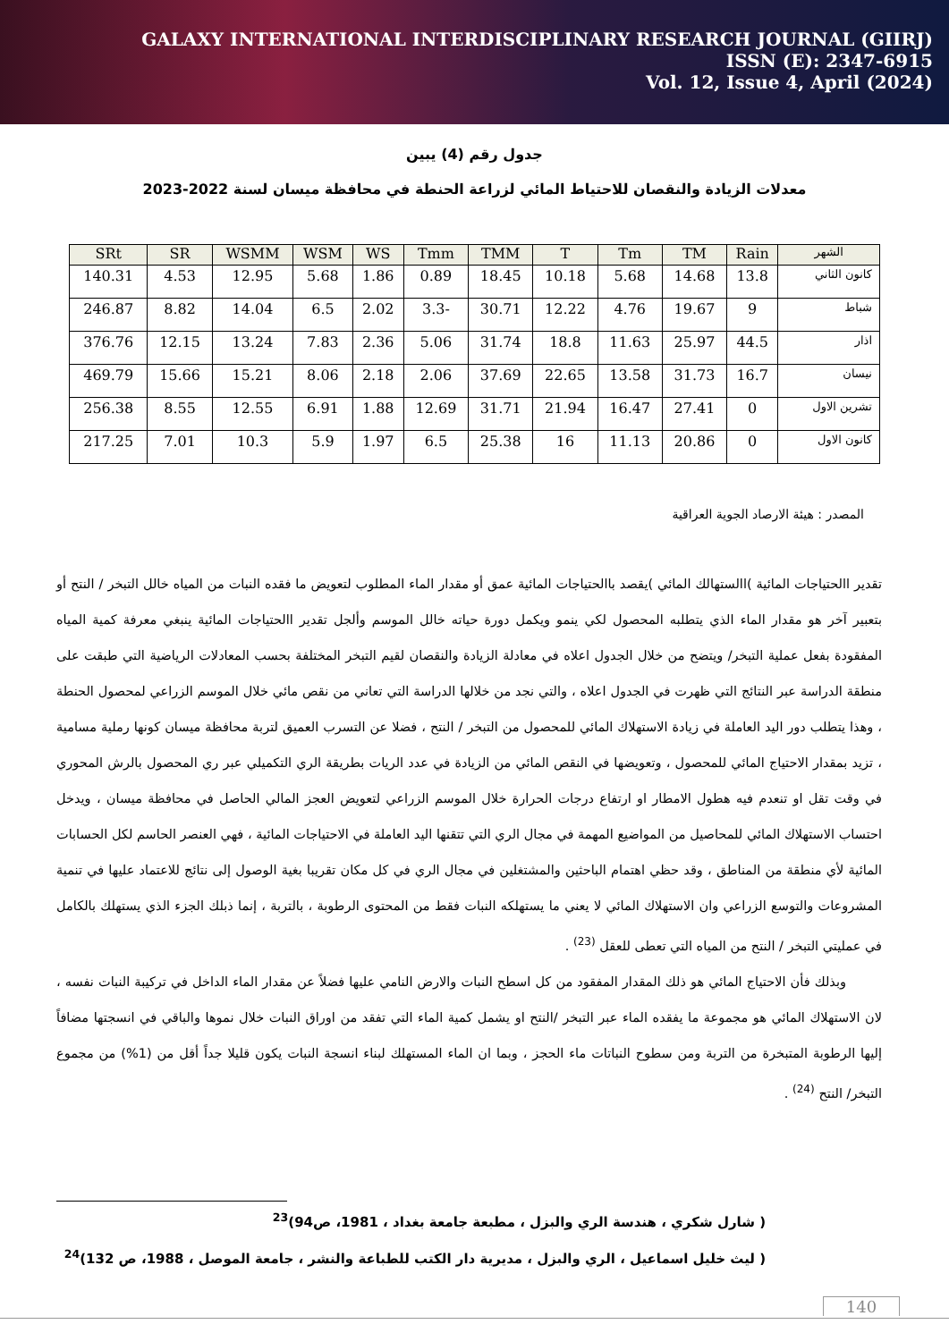GALAXY INTERNATIONAL INTERDISCIPLINARY RESEARCH JOURNAL (GIIRJ)
ISSN (E): 2347-6915
Vol. 12, Issue 4, April (2024)
جدول رقم (4) يبين
معدلات الزيادة والنقصان للاحتياط المائي لزراعة الحنطة في محافظة ميسان لسنة 2022-2023
| الشهر | Rain | TM | Tm | T | TMM | Tmm | WS | WSM | WSMM | SR | SRt |
| --- | --- | --- | --- | --- | --- | --- | --- | --- | --- | --- | --- |
| كانون الثاني | 13.8 | 14.68 | 5.68 | 10.18 | 18.45 | 0.89 | 1.86 | 5.68 | 12.95 | 4.53 | 140.31 |
| شباط | 9 | 19.67 | 4.76 | 12.22 | 30.71 | -3.3 | 2.02 | 6.5 | 14.04 | 8.82 | 246.87 |
| اذار | 44.5 | 25.97 | 11.63 | 18.8 | 31.74 | 5.06 | 2.36 | 7.83 | 13.24 | 12.15 | 376.76 |
| نيسان | 16.7 | 31.73 | 13.58 | 22.65 | 37.69 | 2.06 | 2.18 | 8.06 | 15.21 | 15.66 | 469.79 |
| تشرين الاول | 0 | 27.41 | 16.47 | 21.94 | 31.71 | 12.69 | 1.88 | 6.91 | 12.55 | 8.55 | 256.38 |
| كانون الاول | 0 | 20.86 | 11.13 | 16 | 25.38 | 6.5 | 1.97 | 5.9 | 10.3 | 7.01 | 217.25 |
المصدر : هيئة الارصاد الجوية العراقية
تقدير االحتياجات المائية )االستهالك المائي )يقصد باالحتياجات المائية عمق أو مقدار الماء المطلوب لتعويض ما فقده النبات من المياه خالل التبخر / النتح أو بتعبير آخر هو مقدار الماء الذي يتطلبه المحصول لكي ينمو ويكمل دورة حياته خالل الموسم وألجل تقدير االحتياجات المائية ينبغي معرفة كمية المياه المفقودة بفعل عملية التبخر/ ويتضح من خلال الجدول اعلاه في معادلة الزيادة والنقصان لقيم التبخر المختلفة بحسب المعادلات الرياضية التي طبقت على منطقة الدراسة عبر النتائج التي ظهرت في الجدول اعلاه ، والتي نجد من خلالها الدراسة التي تعاني من نقص مائي خلال الموسم الزراعي لمحصول الحنطة ، وهذا يتطلب دور اليد العاملة في زيادة الاستهلاك المائي للمحصول من التبخر / النتح ، فضلا عن التسرب العميق لتربة محافظة ميسان كونها رملية مسامية ، تزيد بمقدار الاحتياج المائي للمحصول ، وتعويضها في النقص المائي من الزيادة في عدد الريات بطريقة الري التكميلي عبر ري المحصول بالرش المحوري في وقت تقل او تنعدم فيه هطول الامطار او ارتفاع درجات الحرارة خلال الموسم الزراعي لتعويض العجز المالي الحاصل في محافظة ميسان ، ويدخل احتساب الاستهلاك المائي للمحاصيل من المواضيع المهمة في مجال الري التي تتقنها اليد العاملة في الاحتياجات المائية ، فهي العنصر الحاسم لكل الحسابات المائية لأي منطقة من المناطق ، وقد حظي اهتمام الباحثين والمشتغلين في مجال الري في كل مكان تقريبا بغية الوصول إلى نتائج للاعتماد عليها في تنمية المشروعات والتوسع الزراعي وان الاستهلاك المائي لا يعني ما يستهلكه النبات فقط من المحتوى الرطوبة ، بالتربة ، إنما ذبلك الجزء الذي يستهلك بالكامل في عمليتي التبخر / النتح من المياه التي تعطى للعقل <sup>(23)</sup> .
وبذلك فأن الاحتياج المائي هو ذلك المقدار المفقود من كل اسطح النبات والارض النامي عليها فضلاً عن مقدار الماء الداخل في تركيبة النبات نفسه ، لان الاستهلاك المائي هو مجموعة ما يفقده الماء عبر التبخر /النتح او يشمل كمية الماء التي تفقد من اوراق النبات خلال نموها والباقي في انسجتها مضافاً إليها الرطوبة المتبخرة من التربة ومن سطوح النباتات ماء الحجز ، وبما ان الماء المستهلك لبناء انسجة النبات يكون قليلا جداً أقل من (1%) من مجموع التبخر/ النتح <sup>(24)</sup> .
( شارل شكري ، هندسة الري والبزل ، مطبعة جامعة بغداد ، 1981، ص94)<sup>23</sup>
( ليث خليل اسماعيل ، الري والبزل ، مديرية دار الكتب للطباعة والنشر ، جامعة الموصل ، 1988، ص 132)<sup>24</sup>
140